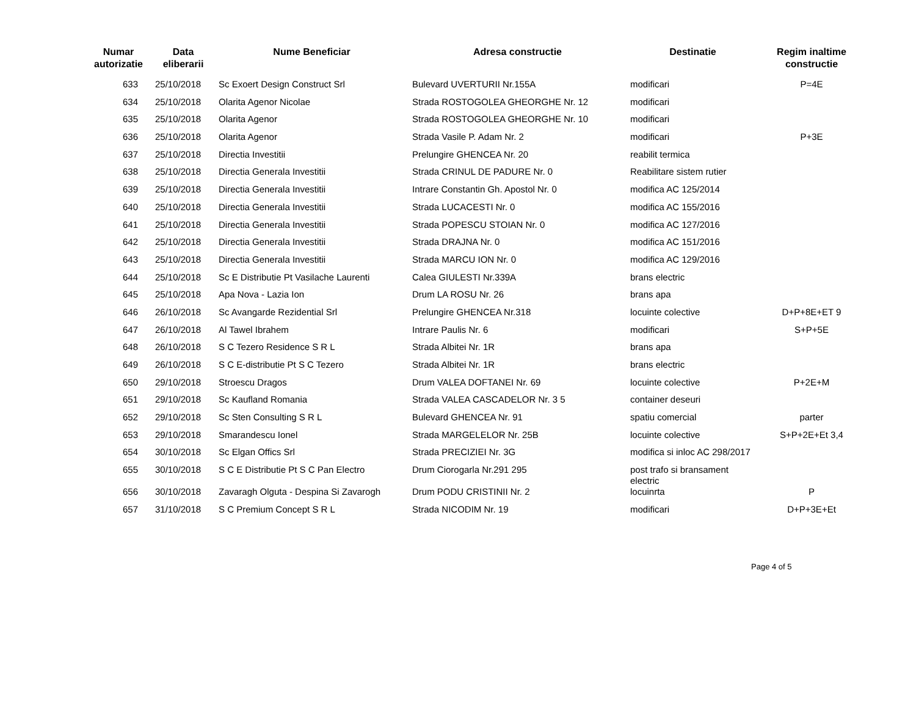| Numar autorizatie | Data eliberarii | Nume Beneficiar | Adresa constructie | Destinatie | Regim inaltime constructie |
| --- | --- | --- | --- | --- | --- |
| 633 | 25/10/2018 | Sc Exoert Design Construct Srl | Bulevard UVERTURII Nr.155A | modificari | P=4E |
| 634 | 25/10/2018 | Olarita Agenor Nicolae | Strada ROSTOGOLEA GHEORGHE Nr. 12 | modificari | |
| 635 | 25/10/2018 | Olarita Agenor | Strada ROSTOGOLEA GHEORGHE Nr. 10 | modificari | |
| 636 | 25/10/2018 | Olarita Agenor | Strada Vasile P. Adam Nr. 2 | modificari | P+3E |
| 637 | 25/10/2018 | Directia Investitii | Prelungire GHENCEA Nr. 20 | reabilit termica | |
| 638 | 25/10/2018 | Directia Generala Investitii | Strada CRINUL DE PADURE Nr. 0 | Reabilitare sistem rutier | |
| 639 | 25/10/2018 | Directia Generala Investitii | Intrare Constantin Gh. Apostol Nr. 0 | modifica AC 125/2014 | |
| 640 | 25/10/2018 | Directia Generala Investitii | Strada LUCACESTI Nr. 0 | modifica AC 155/2016 | |
| 641 | 25/10/2018 | Directia Generala Investitii | Strada POPESCU STOIAN Nr. 0 | modifica AC 127/2016 | |
| 642 | 25/10/2018 | Directia Generala Investitii | Strada DRAJNA Nr. 0 | modifica AC 151/2016 | |
| 643 | 25/10/2018 | Directia Generala Investitii | Strada MARCU ION Nr. 0 | modifica AC 129/2016 | |
| 644 | 25/10/2018 | Sc E Distributie Pt Vasilache Laurenti | Calea GIULESTI Nr.339A | brans electric | |
| 645 | 25/10/2018 | Apa Nova - Lazia Ion | Drum LA ROSU Nr. 26 | brans apa | |
| 646 | 26/10/2018 | Sc Avangarde Rezidential Srl | Prelungire GHENCEA Nr.318 | locuinte colective | D+P+8E+ET 9 |
| 647 | 26/10/2018 | Al Tawel Ibrahem | Intrare Paulis Nr. 6 | modificari | S+P+5E |
| 648 | 26/10/2018 | S C Tezero Residence S R L | Strada Albitei Nr. 1R | brans apa | |
| 649 | 26/10/2018 | S C E-distributie Pt S C Tezero | Strada Albitei Nr. 1R | brans electric | |
| 650 | 29/10/2018 | Stroescu Dragos | Drum VALEA DOFTANEI Nr. 69 | locuinte colective | P+2E+M |
| 651 | 29/10/2018 | Sc Kaufland Romania | Strada VALEA CASCADELOR Nr. 3 5 | container deseuri | |
| 652 | 29/10/2018 | Sc Sten Consulting S R L | Bulevard GHENCEA Nr. 91 | spatiu comercial | parter |
| 653 | 29/10/2018 | Smarandescu Ionel | Strada MARGELELOR Nr. 25B | locuinte colective | S+P+2E+Et 3,4 |
| 654 | 30/10/2018 | Sc Elgan Offics Srl | Strada PRECIZIEI Nr. 3G | modifica si inloc AC 298/2017 | |
| 655 | 30/10/2018 | S C E Distributie Pt S C Pan Electro | Drum Ciorogarla Nr.291 295 | post trafo si bransament electric | |
| 656 | 30/10/2018 | Zavaragh Olguta - Despina Si Zavarogh | Drum PODU CRISTINII Nr. 2 | locuinrta | P |
| 657 | 31/10/2018 | S C Premium Concept S R L | Strada NICODIM Nr. 19 | modificari | D+P+3E+Et |
Page 4 of 5